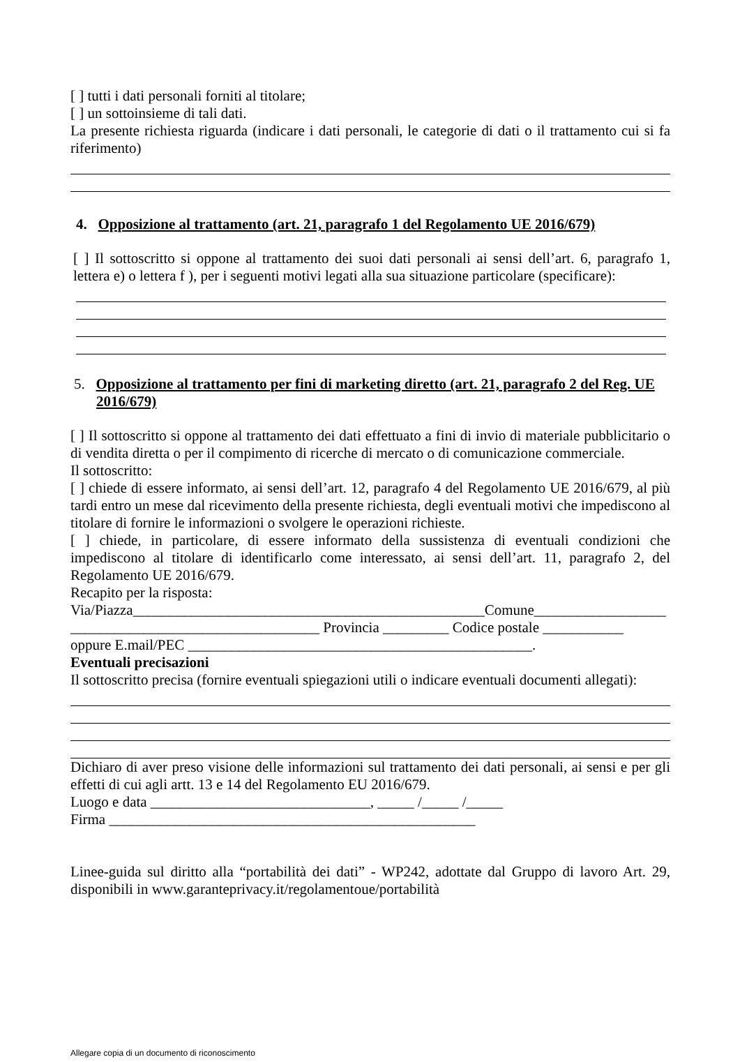[ ] tutti i dati personali forniti al titolare;
[ ] un sottoinsieme di tali dati.
La presente richiesta riguarda (indicare i dati personali, le categorie di dati o il trattamento cui si fa riferimento)
4. Opposizione al trattamento (art. 21, paragrafo 1 del Regolamento UE 2016/679)
[ ] Il sottoscritto si oppone al trattamento dei suoi dati personali ai sensi dell’art. 6, paragrafo 1, lettera e) o lettera f ), per i seguenti motivi legati alla sua situazione particolare (specificare):
5. Opposizione al trattamento per fini di marketing diretto (art. 21, paragrafo 2 del Reg. UE 2016/679)
[ ] Il sottoscritto si oppone al trattamento dei dati effettuato a fini di invio di materiale pubblicitario o di vendita diretta o per il compimento di ricerche di mercato o di comunicazione commerciale.
Il sottoscritto:
[ ] chiede di essere informato, ai sensi dell’art. 12, paragrafo 4 del Regolamento UE 2016/679, al più tardi entro un mese dal ricevimento della presente richiesta, degli eventuali motivi che impediscono al titolare di fornire le informazioni o svolgere le operazioni richieste.
[ ] chiede, in particolare, di essere informato della sussistenza di eventuali condizioni che impediscono al titolare di identificarlo come interessato, ai sensi dell’art. 11, paragrafo 2, del Regolamento UE 2016/679.
Recapito per la risposta:
Via/Piazza________________________________________________Comune__________________
__________________________________ Provincia _________ Codice postale ___________
oppure E.mail/PEC _______________________________________________.
Eventuali precisazioni
Il sottoscritto precisa (fornire eventuali spiegazioni utili o indicare eventuali documenti allegati):
Dichiaro di aver preso visione delle informazioni sul trattamento dei dati personali, ai sensi e per gli effetti di cui agli artt. 13 e 14 del Regolamento EU 2016/679.
Luogo e data ______________________________, _____ /_____ /_____
Firma __________________________________________________
Linee-guida sul diritto alla “portabilità dei dati” - WP242, adottate dal Gruppo di lavoro Art. 29, disponibili in www.garanteprivacy.it/regolamentoue/portabilità
Allegare copia di un documento di riconoscimento